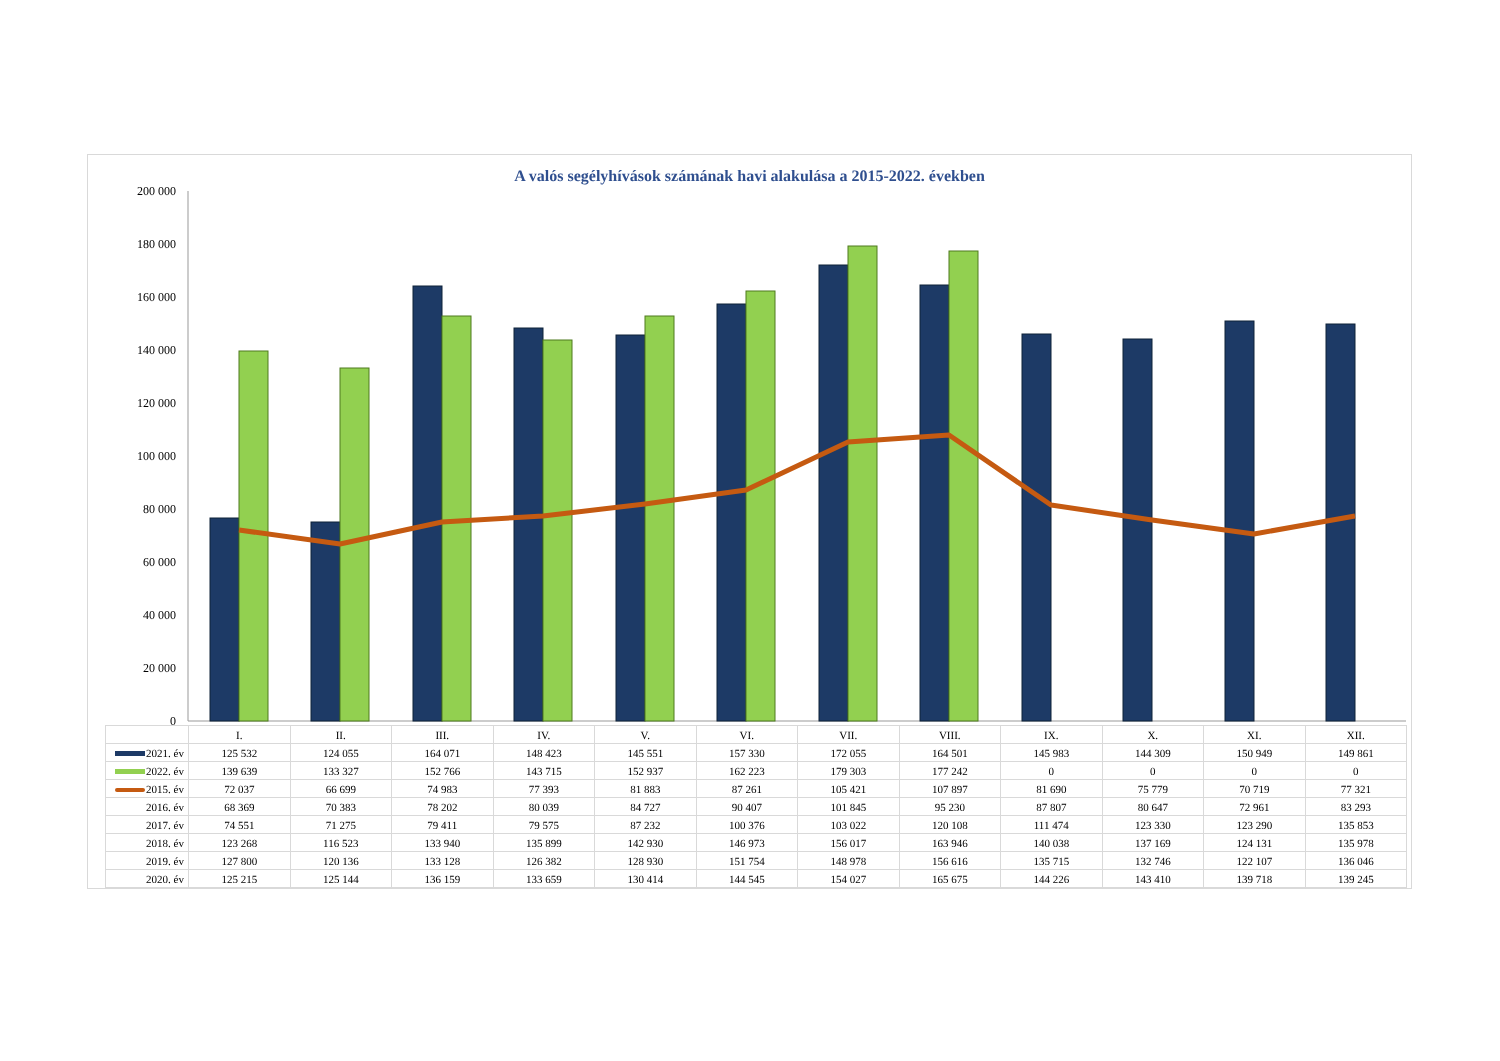A valós segélyhívások számának havi alakulása a 2015-2022. években
0
20 000
40 000
60 000
80 000
100 000
120 000
140 000
160 000
180 000
200 000
| | I. | II. | III. | IV. | V. | VI. | VII. | VIII. | IX. | X. | XI. | XII. |
| 2021. év | 125 532 | 124 055 | 164 071 | 148 423 | 145 551 | 157 330 | 172 055 | 164 501 | 145 983 | 144 309 | 150 949 | 149 861 |
| 2022. év | 139 639 | 133 327 | 152 766 | 143 715 | 152 937 | 162 223 | 179 303 | 177 242 | 0 | 0 | 0 | 0 |
| 2015. év | 72 037 | 66 699 | 74 983 | 77 393 | 81 883 | 87 261 | 105 421 | 107 897 | 81 690 | 75 779 | 70 719 | 77 321 |
| 2016. év | 68 369 | 70 383 | 78 202 | 80 039 | 84 727 | 90 407 | 101 845 | 95 230 | 87 807 | 80 647 | 72 961 | 83 293 |
| 2017. év | 74 551 | 71 275 | 79 411 | 79 575 | 87 232 | 100 376 | 103 022 | 120 108 | 111 474 | 123 330 | 123 290 | 135 853 |
| 2018. év | 123 268 | 116 523 | 133 940 | 135 899 | 142 930 | 146 973 | 156 017 | 163 946 | 140 038 | 137 169 | 124 131 | 135 978 |
| 2019. év | 127 800 | 120 136 | 133 128 | 126 382 | 128 930 | 151 754 | 148 978 | 156 616 | 135 715 | 132 746 | 122 107 | 136 046 |
| 2020. év | 125 215 | 125 144 | 136 159 | 133 659 | 130 414 | 144 545 | 154 027 | 165 675 | 144 226 | 143 410 | 139 718 | 139 245 |